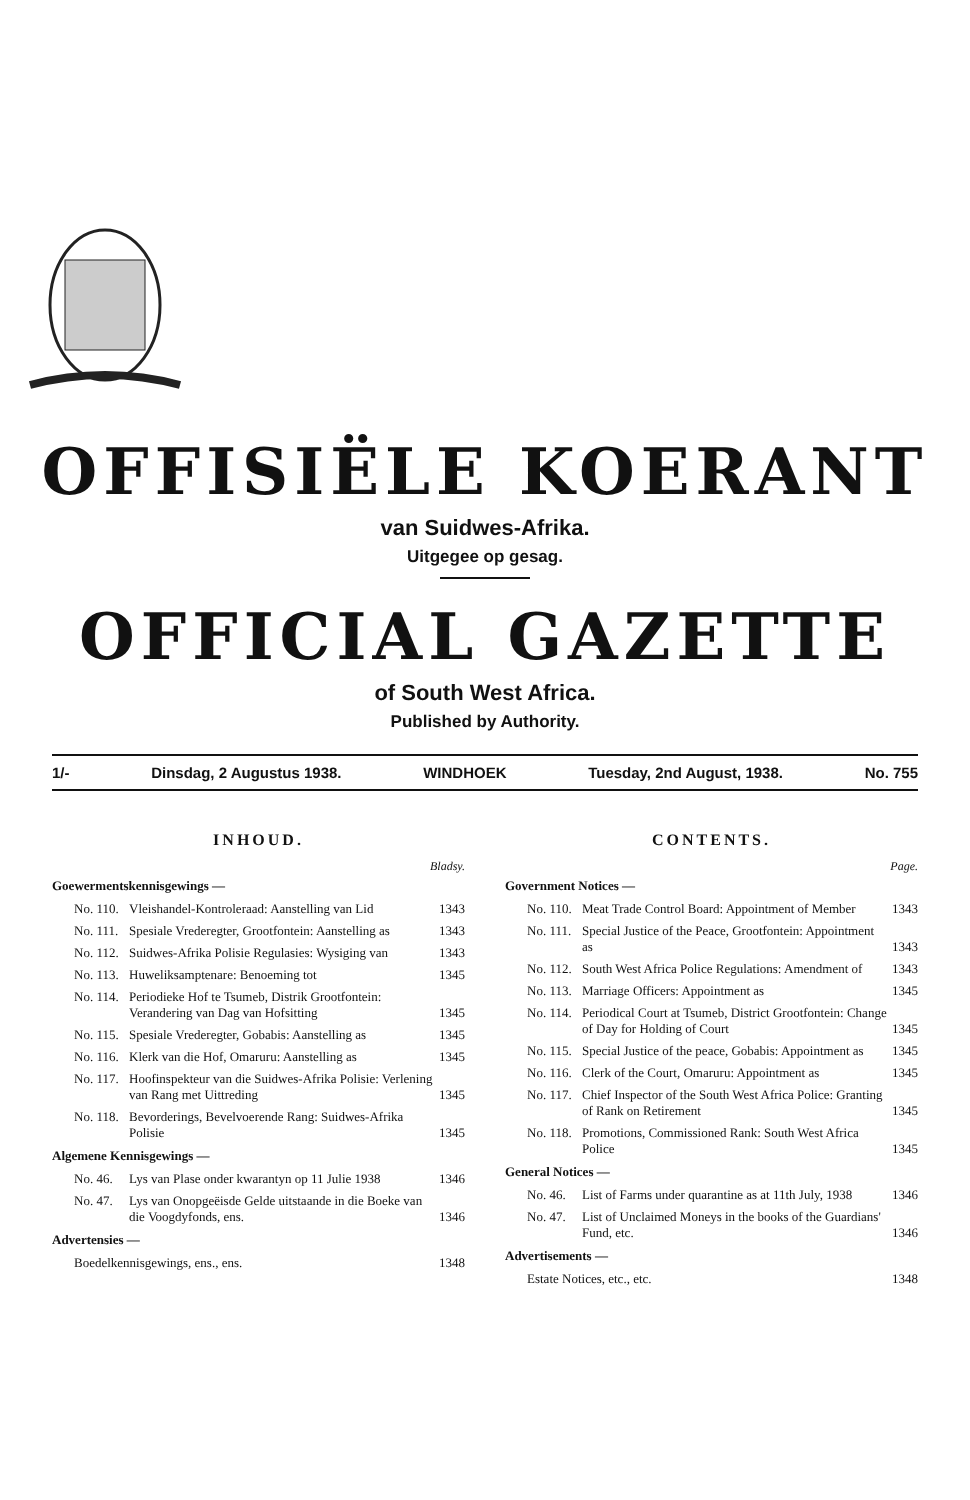OFFISIËLE KOERANT
van Suidwes-Afrika.
Uitgegee op gesag.
OFFICIAL GAZETTE
of South West Africa.
Published by Authority.
1/- Dinsdag, 2 Augustus 1938. WINDHOEK Tuesday, 2nd August, 1938. No. 755
INHOUD.
Bladsy.
Goewermentskennisgewings —
| No. 110. | Vleishandel-Kontroleraad: Aanstelling van Lid | 1343 |
| No. 111. | Spesiale Vrederegter, Grootfontein: Aanstelling as | 1343 |
| No. 112. | Suidwes-Afrika Polisie Regulasies: Wysiging van | 1343 |
| No. 113. | Huweliksamptenare: Benoeming tot | 1345 |
| No. 114. | Periodieke Hof te Tsumeb, Distrik Grootfontein: Verandering van Dag van Hofsitting | 1345 |
| No. 115. | Spesiale Vrederegter, Gobabis: Aanstelling as | 1345 |
| No. 116. | Klerk van die Hof, Omaruru: Aanstelling as | 1345 |
| No. 117. | Hoofinspekteur van die Suidwes-Afrika Polisie: Verlening van Rang met Uittreding | 1345 |
| No. 118. | Bevorderings, Bevelvoerende Rang: Suidwes-Afrika Polisie | 1345 |
Algemene Kennisgewings —
| No. 46. | Lys van Plase onder kwarantyn op 11 Julie 1938 | 1346 |
| No. 47. | Lys van Onopgeëisde Gelde uitstaande in die Boeke van die Voogdyfonds, ens. | 1346 |
Advertensies —
| Boedelkennisgewings, ens., ens. | 1348 |
CONTENTS.
Page.
Government Notices —
| No. 110. | Meat Trade Control Board: Appointment of Member | 1343 |
| No. 111. | Special Justice of the Peace, Grootfontein: Appointment as | 1343 |
| No. 112. | South West Africa Police Regulations: Amendment of | 1343 |
| No. 113. | Marriage Officers: Appointment as | 1345 |
| No. 114. | Periodical Court at Tsumeb, District Grootfontein: Change of Day for Holding of Court | 1345 |
| No. 115. | Special Justice of the peace, Gobabis: Appointment as | 1345 |
| No. 116. | Clerk of the Court, Omaruru: Appointment as | 1345 |
| No. 117. | Chief Inspector of the South West Africa Police: Granting of Rank on Retirement | 1345 |
| No. 118. | Promotions, Commissioned Rank: South West Africa Police | 1345 |
General Notices —
| No. 46. | List of Farms under quarantine as at 11th July, 1938 | 1346 |
| No. 47. | List of Unclaimed Moneys in the books of the Guardians' Fund, etc. | 1346 |
Advertisements —
| Estate Notices, etc., etc. | 1348 |